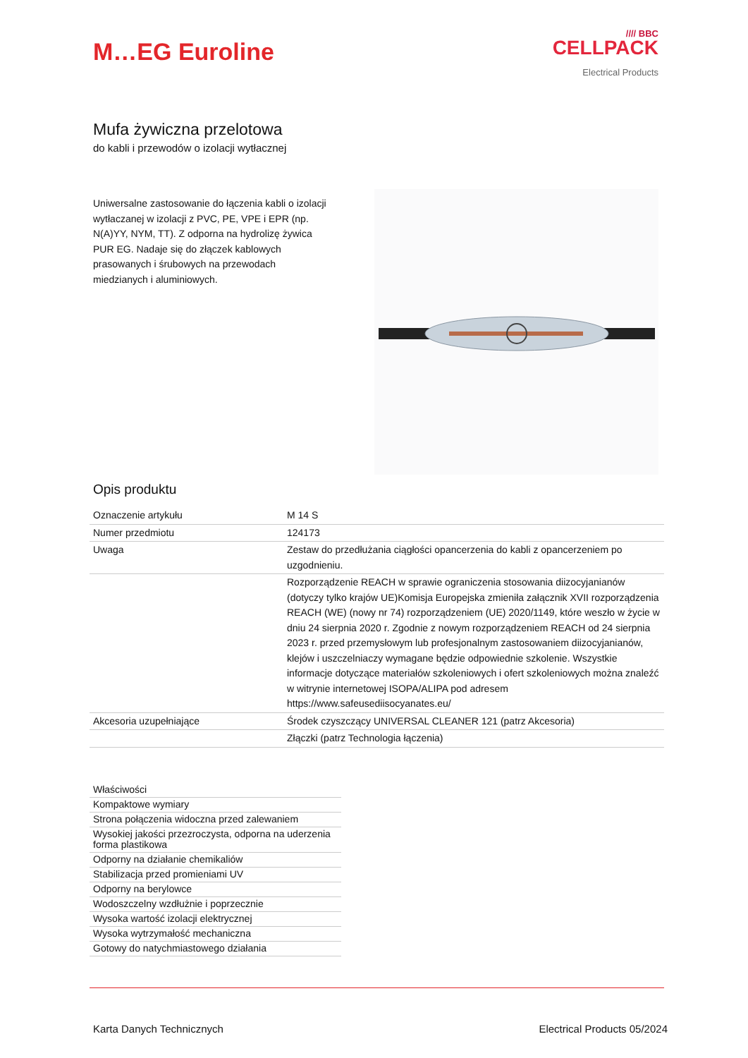M…EG Euroline
//// BBC
CELLPACK
Electrical Products
Mufa żywiczna przelotowa
do kabli i przewodów o izolacji wytłacznej
Uniwersalne zastosowanie do łączenia kabli o izolacji wytłaczanej w izolacji z PVC, PE, VPE i EPR (np. N(A)YY, NYM, TT). Z odporna na hydrolizę żywica PUR EG. Nadaje się do złączek kablowych prasowanych i śrubowych na przewodach miedzianych i aluminiowych.
Opis produktu
| Oznaczenie artykułu | M 14 S |
| Numer przedmiotu | 124173 |
| Uwaga | Zestaw do przedłużania ciągłości opancerzenia do kabli z opancerzeniem po uzgodnieniu. |
| | Rozporządzenie REACH w sprawie ograniczenia stosowania diizocyjanianów (dotyczy tylko krajów UE)Komisja Europejska zmieniła załącznik XVII rozporządzenia REACH (WE) (nowy nr 74) rozporządzeniem (UE) 2020/1149, które weszło w życie w dniu 24 sierpnia 2020 r. Zgodnie z nowym rozporządzeniem REACH od 24 sierpnia 2023 r. przed przemysłowym lub profesjonalnym zastosowaniem diizocyjanianów, klejów i uszczelniaczy wymagane będzie odpowiednie szkolenie. Wszystkie informacje dotyczące materiałów szkoleniowych i ofert szkoleniowych można znaleźć w witrynie internetowej ISOPA/ALIPA pod adresem https://www.safeusediisocyanates.eu/ |
| Akcesoria uzupełniające | Środek czyszczący UNIVERSAL CLEANER 121 (patrz Akcesoria) |
| | Złączki (patrz Technologia łączenia) |
| Właściwości |
| Kompaktowe wymiary |
| Strona połączenia widoczna przed zalewaniem |
| Wysokiej jakości przezroczysta, odporna na uderzenia forma plastikowa |
| Odporny na działanie chemikaliów |
| Stabilizacja przed promieniami UV |
| Odporny na berylowce |
| Wodoszczelny wzdłużnie i poprzecznie |
| Wysoka wartość izolacji elektrycznej |
| Wysoka wytrzymałość mechaniczna |
| Gotowy do natychmiastowego działania |
Karta Danych Technicznych Electrical Products 05/2024